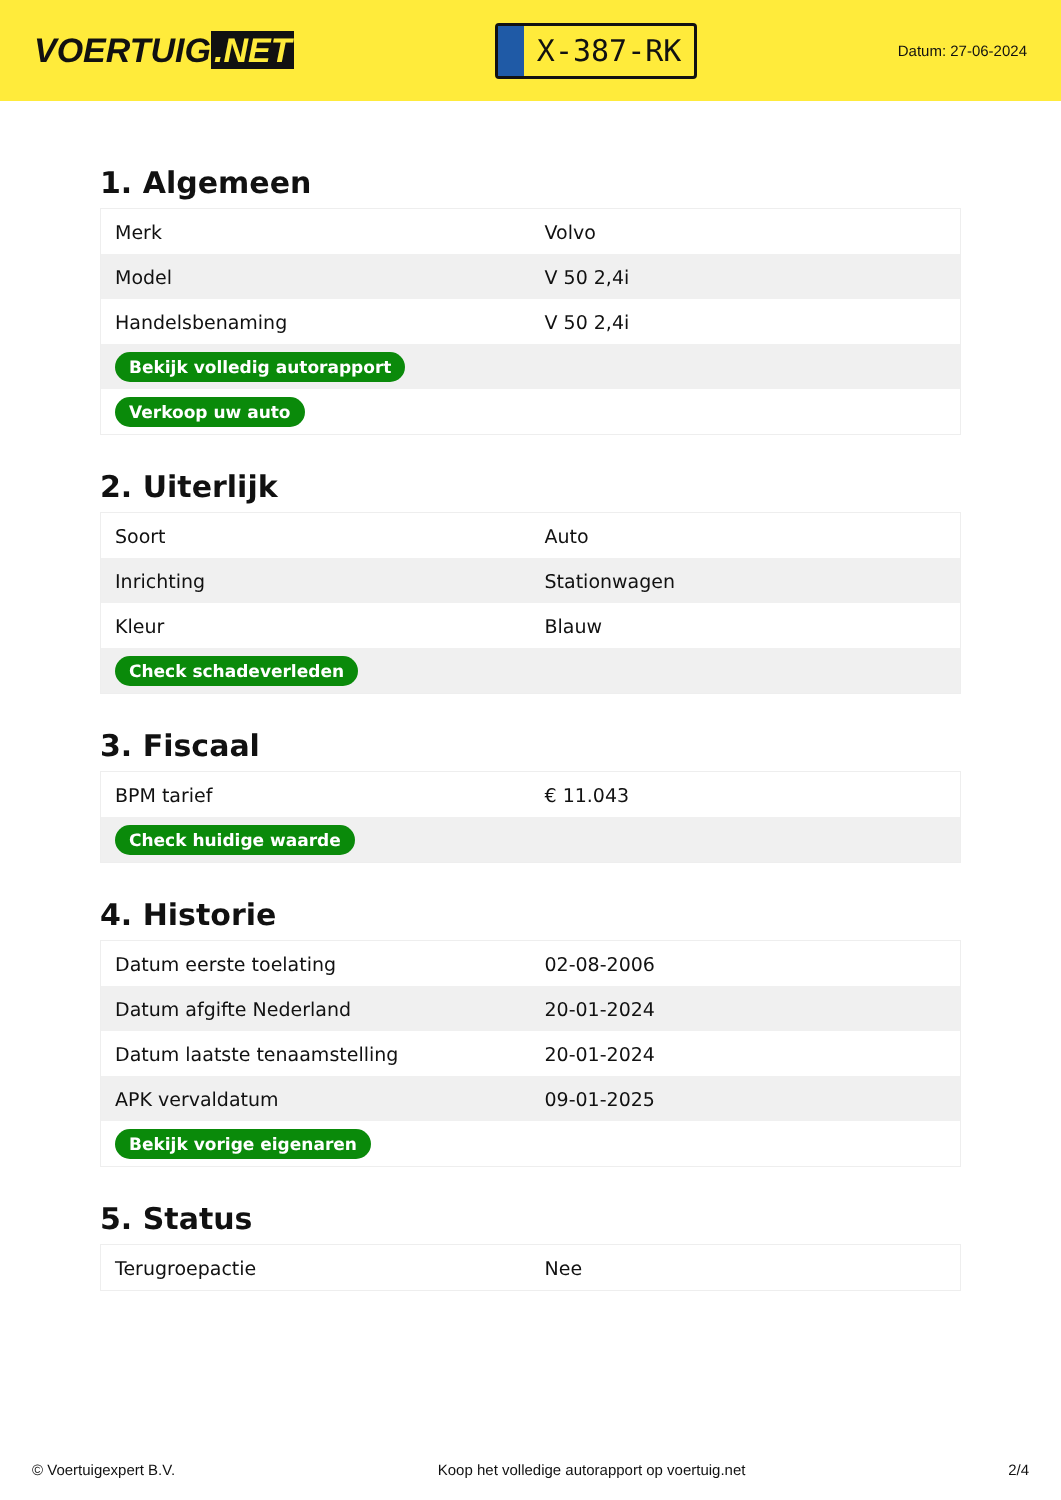VOERTUIG.NET
X-387-RK
Datum: 27-06-2024
1. Algemeen
| Merk | Volvo |
| Model | V 50 2,4i |
| Handelsbenaming | V 50 2,4i |
| Bekijk volledig autorapport | |
| Verkoop uw auto | |
2. Uiterlijk
| Soort | Auto |
| Inrichting | Stationwagen |
| Kleur | Blauw |
| Check schadeverleden | |
3. Fiscaal
| BPM tarief | € 11.043 |
| Check huidige waarde | |
4. Historie
| Datum eerste toelating | 02-08-2006 |
| Datum afgifte Nederland | 20-01-2024 |
| Datum laatste tenaamstelling | 20-01-2024 |
| APK vervaldatum | 09-01-2025 |
| Bekijk vorige eigenaren | |
5. Status
| Terugroepactie | Nee |
© Voertuigexpert B.V. Koop het volledige autorapport op voertuig.net 2/4